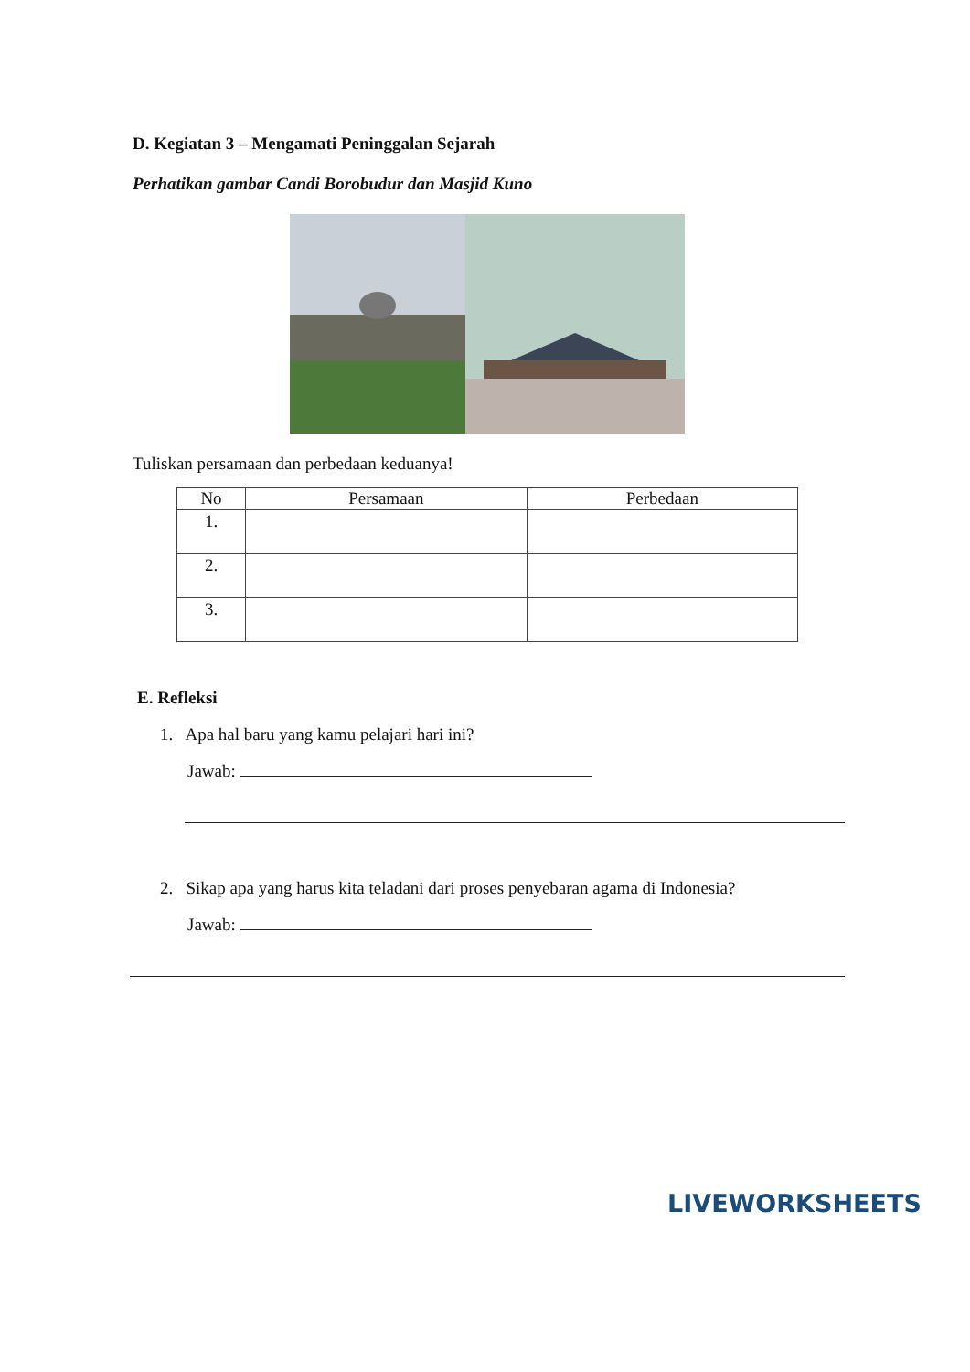D. Kegiatan 3 – Mengamati Peninggalan Sejarah
Perhatikan gambar Candi Borobudur dan Masjid Kuno
Tuliskan persamaan dan perbedaan keduanya!
| No | Persamaan | Perbedaan |
| --- | --- | --- |
| 1. | | |
| 2. | | |
| 3. | | |
E. Refleksi
1. Apa hal baru yang kamu pelajari hari ini?
Jawab:
2. Sikap apa yang harus kita teladani dari proses penyebaran agama di Indonesia?
Jawab:
LIVEWORKSHEETS